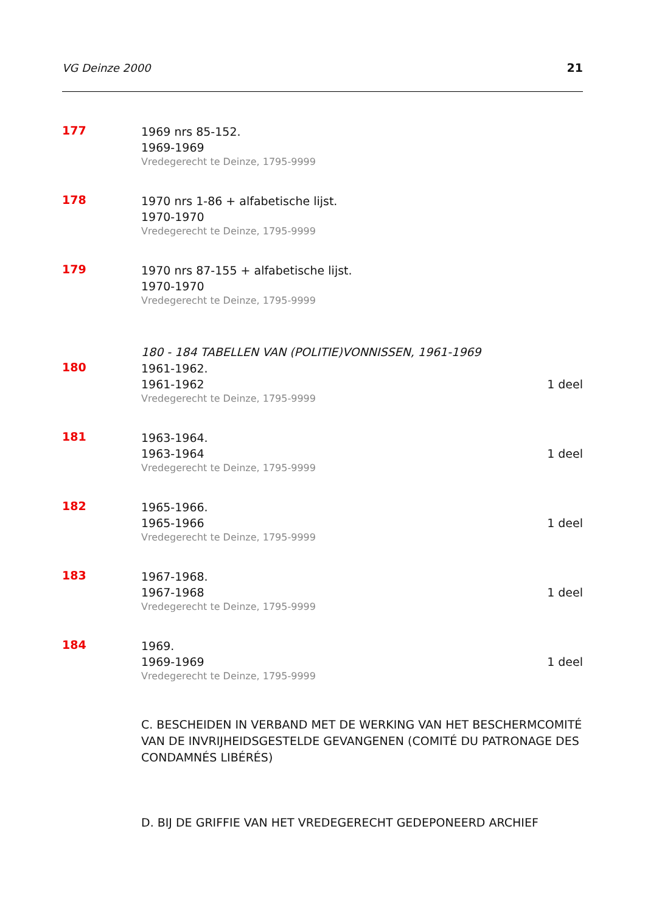VG Deinze 2000 21
177
1969 nrs 85-152.
1969-1969
Vredegerecht te Deinze, 1795-9999
178
1970 nrs 1-86 + alfabetische lijst.
1970-1970
Vredegerecht te Deinze, 1795-9999
179
1970 nrs 87-155 + alfabetische lijst.
1970-1970
Vredegerecht te Deinze, 1795-9999
180 - 184 TABELLEN VAN (POLITIE)VONNISSEN, 1961-1969
180
1961-1962.
1961-1962 1 deel
Vredegerecht te Deinze, 1795-9999
181
1963-1964.
1963-1964 1 deel
Vredegerecht te Deinze, 1795-9999
182
1965-1966.
1965-1966 1 deel
Vredegerecht te Deinze, 1795-9999
183
1967-1968.
1967-1968 1 deel
Vredegerecht te Deinze, 1795-9999
184
1969.
1969-1969 1 deel
Vredegerecht te Deinze, 1795-9999
C. BESCHEIDEN IN VERBAND MET DE WERKING VAN HET BESCHERMCOMITÉ VAN DE INVRIJHEIDSGESTELDE GEVANGENEN (COMITÉ DU PATRONAGE DES CONDAMNÉS LIBÉRÉS)
D. BIJ DE GRIFFIE VAN HET VREDEGERECHT GEDEPONEERD ARCHIEF